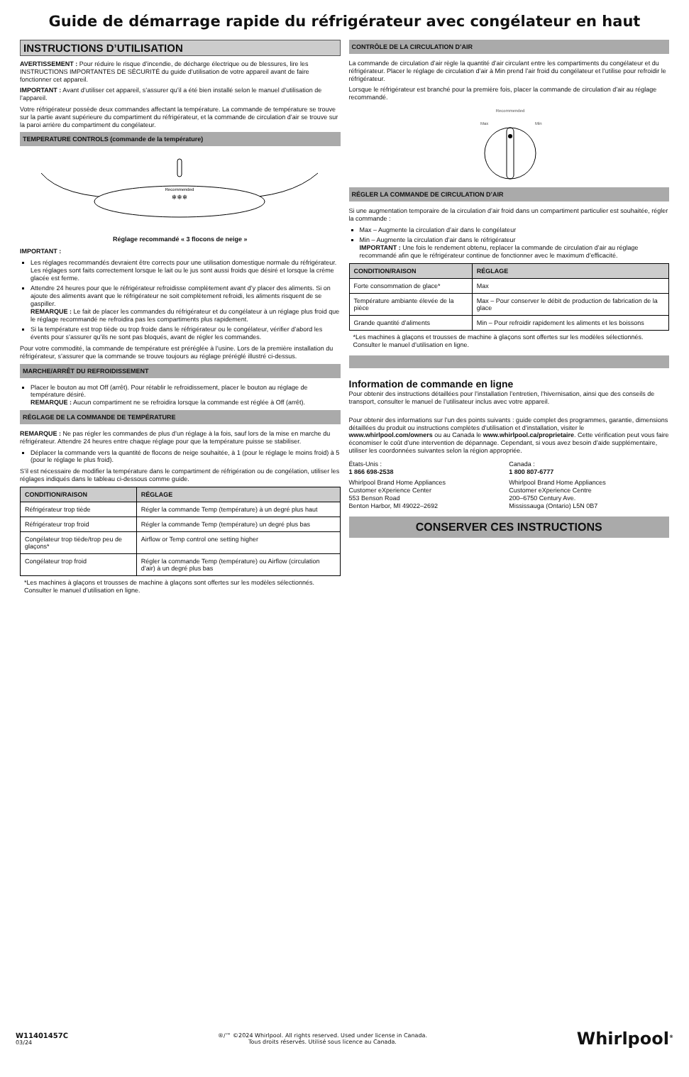Guide de démarrage rapide du réfrigérateur avec congélateur en haut
INSTRUCTIONS D’UTILISATION
AVERTISSEMENT : Pour réduire le risque d’incendie, de décharge électrique ou de blessures, lire les INSTRUCTIONS IMPORTANTES DE SÉCURITÉ du guide d’utilisation de votre appareil avant de faire fonctionner cet appareil.
IMPORTANT : Avant d’utiliser cet appareil, s’assurer qu’il a été bien installé selon le manuel d’utilisation de l’appareil.
Votre réfrigérateur possède deux commandes affectant la température. La commande de température se trouve sur la partie avant supérieure du compartiment du réfrigérateur, et la commande de circulation d’air se trouve sur la paroi arrière du compartiment du congélateur.
TEMPERATURE CONTROLS (commande de la température)
Recommended
❄❄❄
Réglage recommandé « 3 flocons de neige »
IMPORTANT :
Les réglages recommandés devraient être corrects pour une utilisation domestique normale du réfrigérateur. Les réglages sont faits correctement lorsque le lait ou le jus sont aussi froids que désiré et lorsque la crème glacée est ferme.
Attendre 24 heures pour que le réfrigérateur refroidisse complètement avant d’y placer des aliments. Si on ajoute des aliments avant que le réfrigérateur ne soit complètement refroidi, les aliments risquent de se gaspiller.
REMARQUE : Le fait de placer les commandes du réfrigérateur et du congélateur à un réglage plus froid que le réglage recommandé ne refroidira pas les compartiments plus rapidement.
Si la température est trop tiède ou trop froide dans le réfrigérateur ou le congélateur, vérifier d’abord les évents pour s’assurer qu’ils ne sont pas bloqués, avant de régler les commandes.
Pour votre commodité, la commande de température est préréglée à l’usine. Lors de la première installation du réfrigérateur, s’assurer que la commande se trouve toujours au réglage préréglé illustré ci-dessus.
MARCHE/ARRÊT DU REFROIDISSEMENT
Placer le bouton au mot Off (arrêt). Pour rétablir le refroidissement, placer le bouton au réglage de température désiré.
REMARQUE : Aucun compartiment ne se refroidira lorsque la commande est réglée à Off (arrêt).
RÉGLAGE DE LA COMMANDE DE TEMPÉRATURE
REMARQUE : Ne pas régler les commandes de plus d’un réglage à la fois, sauf lors de la mise en marche du réfrigérateur. Attendre 24 heures entre chaque réglage pour que la température puisse se stabiliser.
Déplacer la commande vers la quantité de flocons de neige souhaitée, à 1 (pour le réglage le moins froid) à 5 (pour le réglage le plus froid).
S’il est nécessaire de modifier la température dans le compartiment de réfrigération ou de congélation, utiliser les réglages indiqués dans le tableau ci-dessous comme guide.
| CONDITION/RAISON | RÉGLAGE |
| --- | --- |
| Réfrigérateur trop tiède | Régler la commande Temp (température) à un degré plus haut |
| Réfrigérateur trop froid | Régler la commande Temp (température) un degré plus bas |
| Congélateur trop tiède/trop peu de glaçons* | Airflow or Temp control one setting higher |
| Congélateur trop froid | Régler la commande Temp (température) ou Airflow (circulation d’air) à un degré plus bas |
*Les machines à glaçons et trousses de machine à glaçons sont offertes sur les modèles sélectionnés. Consulter le manuel d’utilisation en ligne.
CONTRÔLE DE LA CIRCULATION D’AIR
La commande de circulation d’air règle la quantité d’air circulant entre les compartiments du congélateur et du réfrigérateur. Placer le réglage de circulation d’air à Min prend l’air froid du congélateur et l’utilise pour refroidir le réfrigérateur.
Lorsque le réfrigérateur est branché pour la première fois, placer la commande de circulation d’air au réglage recommandé.
Recommended
Max
Min
RÉGLER LA COMMANDE DE CIRCULATION D’AIR
Si une augmentation temporaire de la circulation d’air froid dans un compartiment particulier est souhaitée, régler la commande :
Max – Augmente la circulation d’air dans le congélateur
Min – Augmente la circulation d’air dans le réfrigérateur
IMPORTANT : Une fois le rendement obtenu, replacer la commande de circulation d’air au réglage recommandé afin que le réfrigérateur continue de fonctionner avec le maximum d’efficacité.
| CONDITION/RAISON | RÉGLAGE |
| --- | --- |
| Forte consommation de glace* | Max |
| Température ambiante élevée de la pièce | Max – Pour conserver le débit de production de fabrication de la glace |
| Grande quantité d’aliments | Min – Pour refroidir rapidement les aliments et les boissons |
*Les machines à glaçons et trousses de machine à glaçons sont offertes sur les modèles sélectionnés. Consulter le manuel d’utilisation en ligne.
Information de commande en ligne
Pour obtenir des instructions détaillées pour l’installation l’entretien, l’hivernisation, ainsi que des conseils de transport, consulter le manuel de l’utilisateur inclus avec votre appareil.
Pour obtenir des informations sur l’un des points suivants : guide complet des programmes, garantie, dimensions détaillées du produit ou instructions complètes d’utilisation et d’installation, visiter le www.whirlpool.com/owners ou au Canada le www.whirlpool.ca/proprietaire. Cette vérification peut vous faire économiser le coût d’une intervention de dépannage. Cependant, si vous avez besoin d’aide supplémentaire, utiliser les coordonnées suivantes selon la région appropriée.
États-Unis :
1 866 698-2538
Whirlpool Brand Home Appliances
Customer eXperience Center
553 Benson Road
Benton Harbor, MI 49022–2692
Canada :
1 800 807-6777
Whirlpool Brand Home Appliances
Customer eXperience Centre
200–6750 Century Ave.
Mississauga (Ontario) L5N 0B7
CONSERVER CES INSTRUCTIONS
W11401457C
03/24
®/™ ©2024 Whirlpool. All rights reserved. Used under license in Canada.
Tous droits réservés. Utilisé sous licence au Canada.
Whirlpool<sup>®</sup>